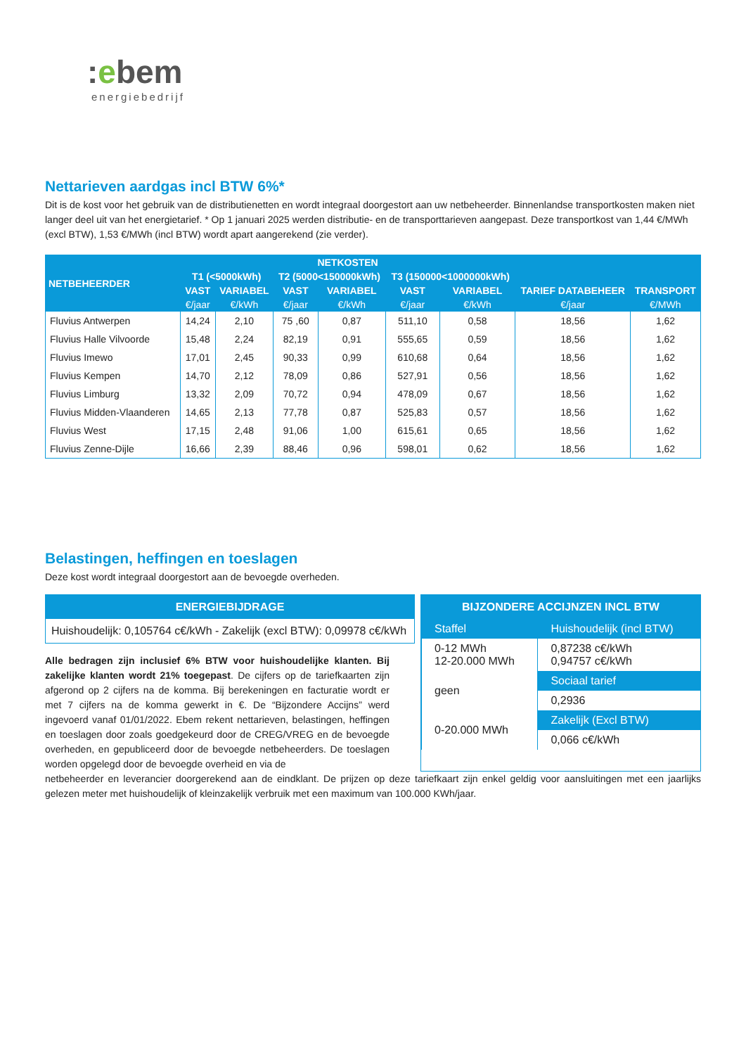:ebem
energiebedrijf
Nettarieven aardgas incl BTW 6%*
Dit is de kost voor het gebruik van de distributienetten en wordt integraal doorgestort aan uw netbeheerder. Binnenlandse transportkosten maken niet langer deel uit van het energietarief. * Op 1 januari 2025 werden distributie- en de transporttarieven aangepast. Deze transportkost van 1,44 €/MWh (excl BTW), 1,53 €/MWh (incl BTW) wordt apart aangerekend (zie verder).
| NETBEHEERDER | NETKOSTEN | | | | | | | |
| --- | --- | --- | --- | --- | --- | --- | --- | --- |
| | T1 (<5000kWh) | | T2 (5000<150000kWh) | | T3 (150000<1000000kWh) | | | |
| | VAST | VARIABEL | VAST | VARIABEL | VAST | VARIABEL | TARIEF DATABEHEER | TRANSPORT |
| | €/jaar | €/kWh | €/jaar | €/kWh | €/jaar | €/kWh | €/jaar | €/MWh |
| Fluvius Antwerpen | 14,24 | 2,10 | 75 ,60 | 0,87 | 511,10 | 0,58 | 18,56 | 1,62 |
| Fluvius Halle Vilvoorde | 15,48 | 2,24 | 82,19 | 0,91 | 555,65 | 0,59 | 18,56 | 1,62 |
| Fluvius Imewo | 17,01 | 2,45 | 90,33 | 0,99 | 610,68 | 0,64 | 18,56 | 1,62 |
| Fluvius Kempen | 14,70 | 2,12 | 78,09 | 0,86 | 527,91 | 0,56 | 18,56 | 1,62 |
| Fluvius Limburg | 13,32 | 2,09 | 70,72 | 0,94 | 478,09 | 0,67 | 18,56 | 1,62 |
| Fluvius Midden-Vlaanderen | 14,65 | 2,13 | 77,78 | 0,87 | 525,83 | 0,57 | 18,56 | 1,62 |
| Fluvius West | 17,15 | 2,48 | 91,06 | 1,00 | 615,61 | 0,65 | 18,56 | 1,62 |
| Fluvius Zenne-Dijle | 16,66 | 2,39 | 88,46 | 0,96 | 598,01 | 0,62 | 18,56 | 1,62 |
Belastingen, heffingen en toeslagen
Deze kost wordt integraal doorgestort aan de bevoegde overheden.
ENERGIEBIJDRAGE
Huishoudelijk: 0,105764 c€/kWh - Zakelijk (excl BTW): 0,09978 c€/kWh
Alle bedragen zijn inclusief 6% BTW voor huishoudelijke klanten. Bij zakelijke klanten wordt 21% toegepast. De cijfers op de tariefkaarten zijn afgerond op 2 cijfers na de komma. Bij berekeningen en facturatie wordt er met 7 cijfers na de komma gewerkt in €. De “Bijzondere Accijns” werd ingevoerd vanaf 01/01/2022. Ebem rekent nettarieven, belastingen, heffingen en toeslagen door zoals goedgekeurd door de CREG/VREG en de bevoegde overheden, en gepubliceerd door de bevoegde netbeheerders. De toeslagen worden opgelegd door de bevoegde overheid en via de
BIJZONDERE ACCIJNZEN INCL BTW
| Staffel | Huishoudelijk (incl BTW) |
| 0-12 MWh 12-20.000 MWh | 0,87238 c€/kWh 0,94757 c€/kWh |
| geen | Sociaal tarief |
| | 0,2936 |
| 0-20.000 MWh | Zakelijk (Excl BTW) |
| | 0,066 c€/kWh |
netbeheerder en leverancier doorgerekend aan de eindklant. De prijzen op deze tariefkaart zijn enkel geldig voor aansluitingen met een jaarlijks gelezen meter met huishoudelijk of kleinzakelijk verbruik met een maximum van 100.000 KWh/jaar.